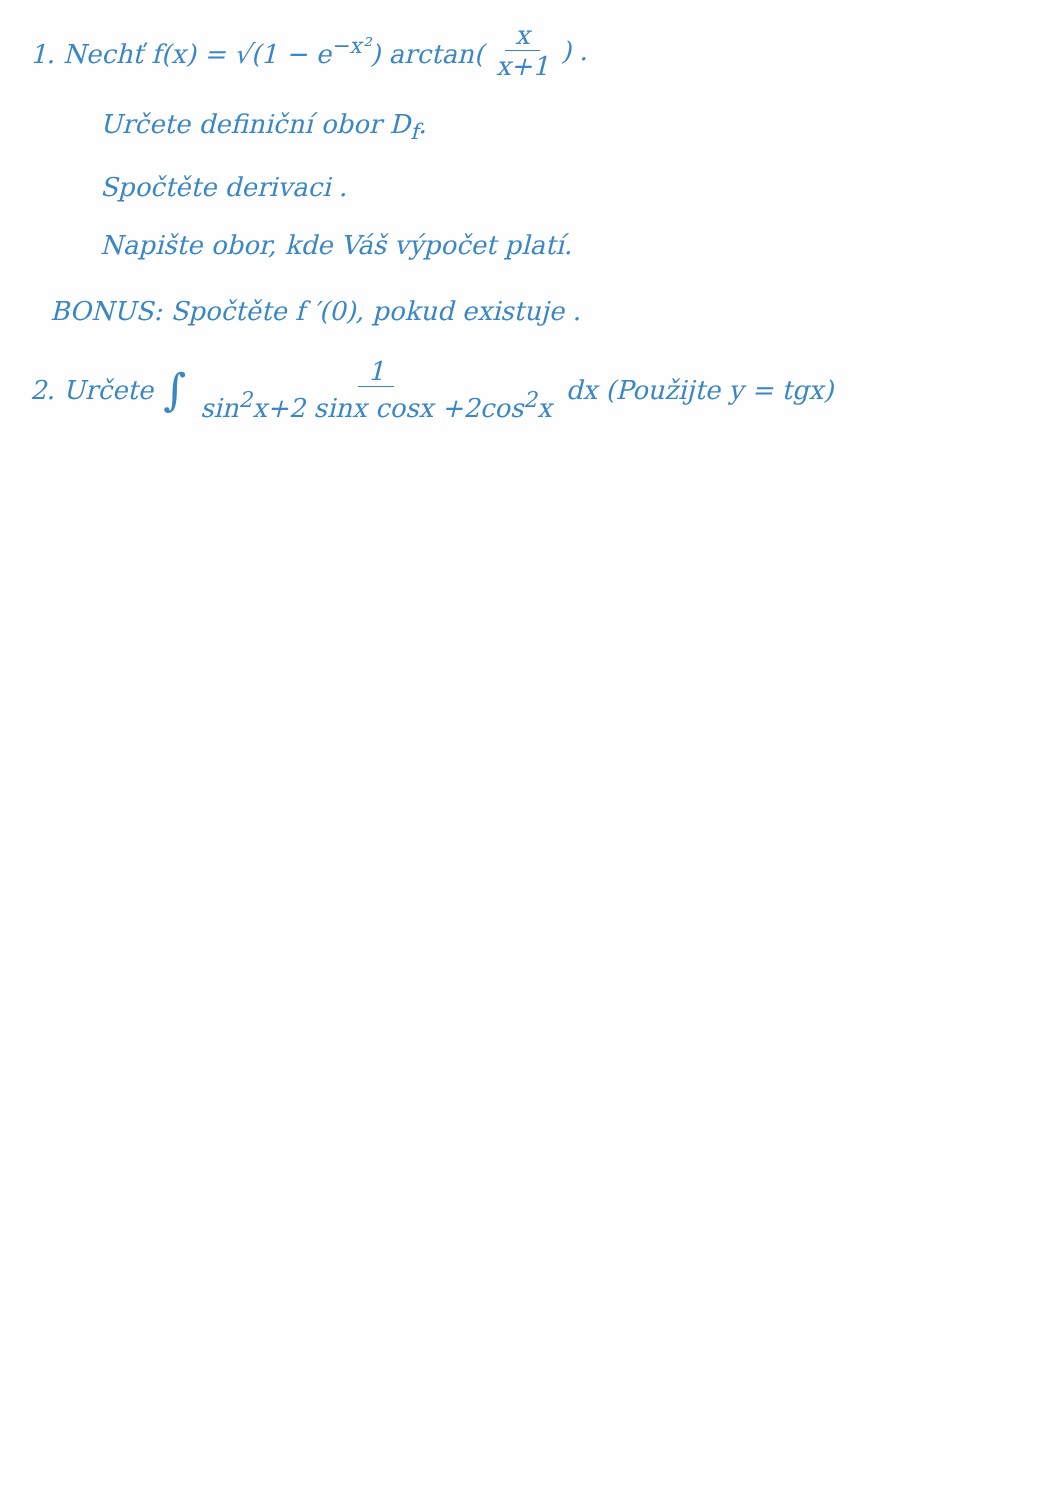1. Nechť f(x) = √(1 − e<sup>−x²</sup>) arctan(x x+1) .
Určete definiční obor D<sub>f</sub>.
Spočtěte derivaci .
Napište obor, kde Váš výpočet platí.
BONUS: Spočtěte f ′(0), pokud existuje .
2. Určete ∫ 1 sin<sup>2</sup>x+2 sinx cosx +2cos<sup>2</sup>x dx (Použijte y = tgx)